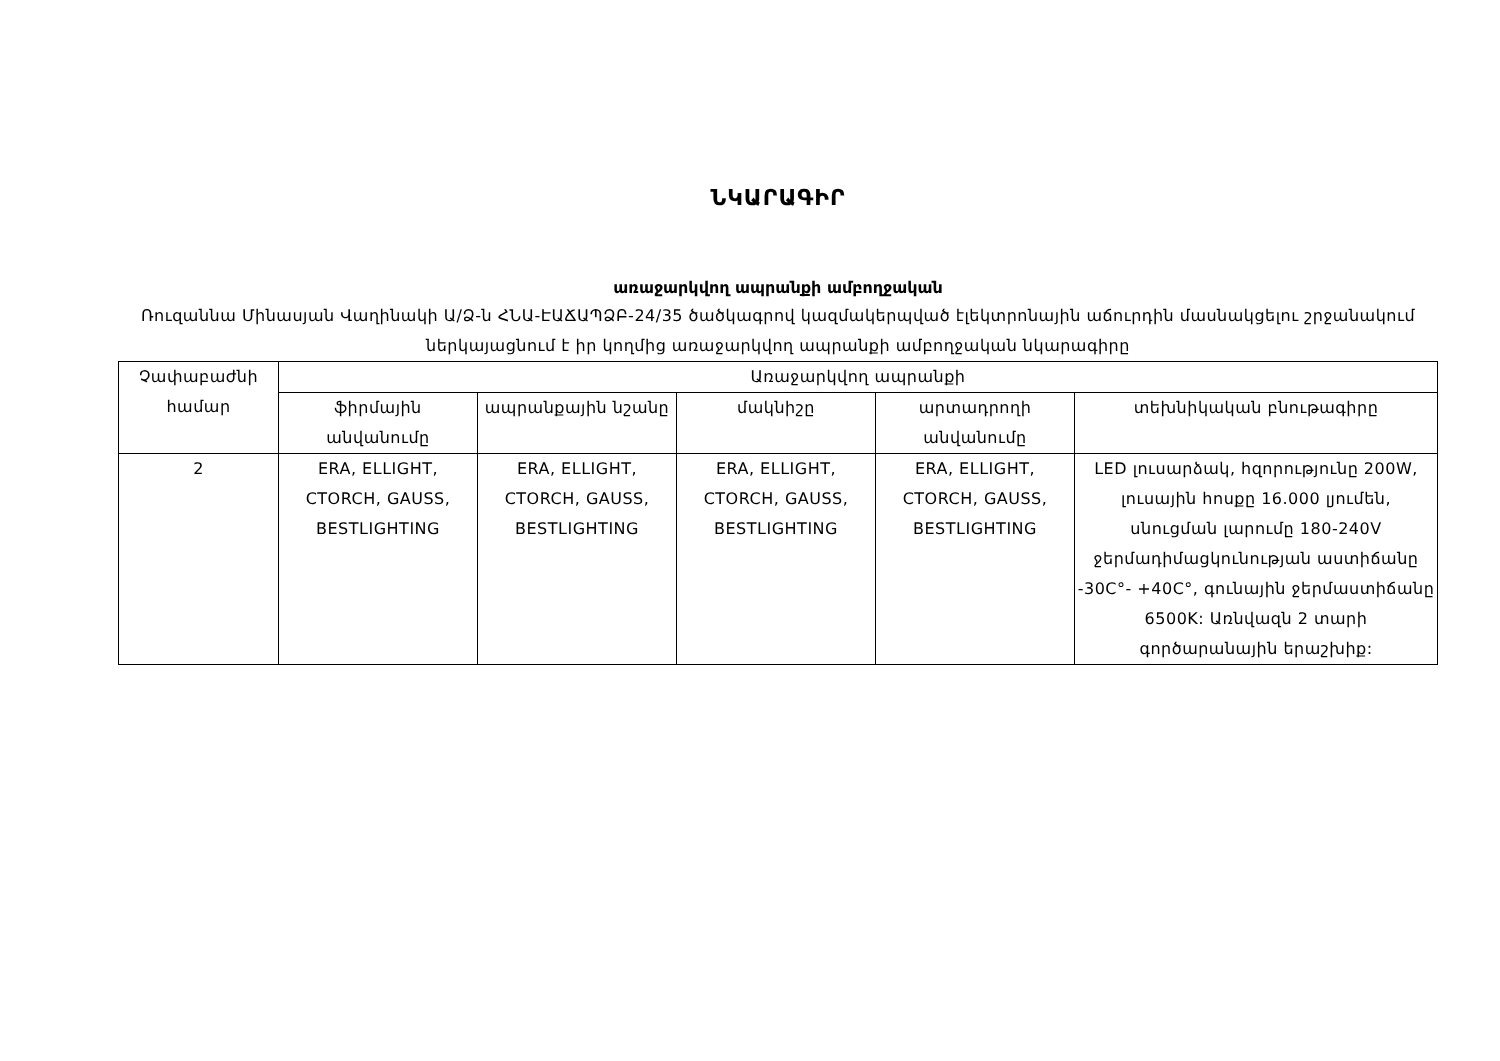ՆԿԱՐԱԳԻՐ
առաջարկվող ապրանքի ամբողջական
Ռուզաննա Մինասյան Վաղինակի Ա/Ձ-ն ՀՆԱ-ԷԱՃԱՊՁԲ-24/35 ծածկագրով կազմակերպված էլեկտրոնային աճուրդին մասնակցելու շրջանակում ներկայացնում է իր կողմից առաջարկվող ապրանքի ամբողջական նկարագիրը
| Չափաբաժնի համար | Առաջարկվող ապրանքի | | | | |
| --- | --- | --- | --- | --- | --- |
| | ֆիրմային անվանումը | ապրանքային նշանը | մակնիշը | արտադրողի անվանումը | տեխնիկական բնութագիրը |
| 2 | ERA, ELLIGHT, CTORCH, GAUSS, BESTLIGHTING | ERA, ELLIGHT, CTORCH, GAUSS, BESTLIGHTING | ERA, ELLIGHT, CTORCH, GAUSS, BESTLIGHTING | ERA, ELLIGHT, CTORCH, GAUSS, BESTLIGHTING | LED լուսարձակ, հզորությունը 200W, լուսային հոսքը 16.000 լյումեն, սնուցման լարումը 180-240V ջերմադիմացկունության աստիճանը -30C°- +40C°, գունային ջերմաստիճանը 6500K: Առնվազն 2 տարի գործարանային երաշխիք: |